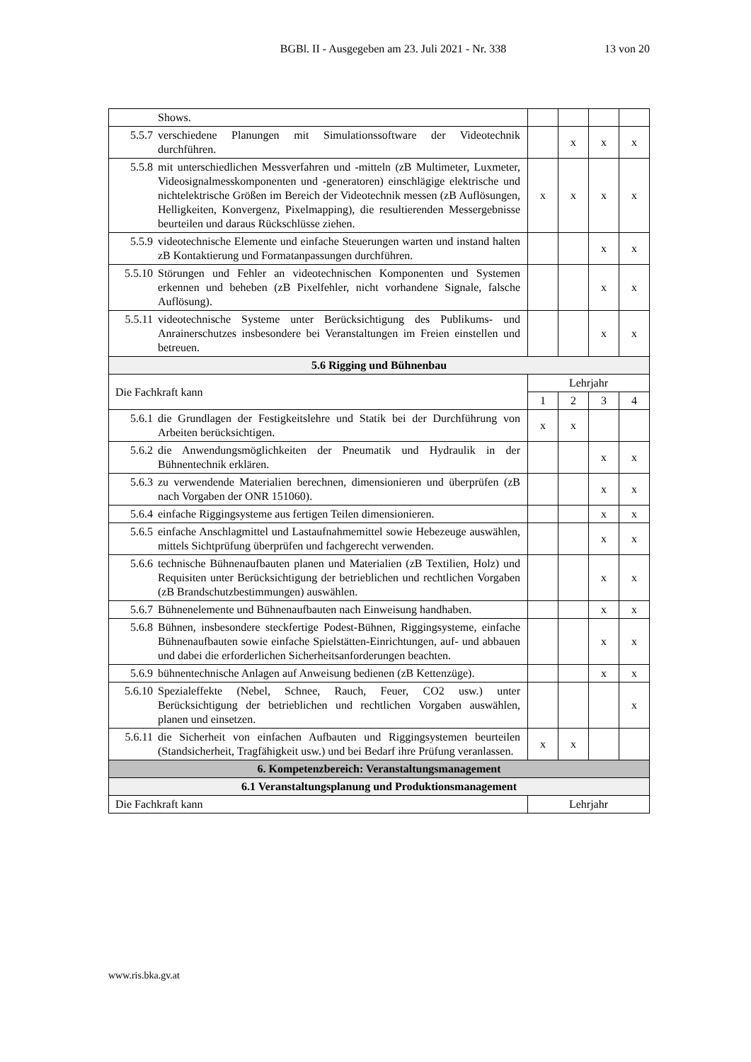BGBl. II - Ausgegeben am 23. Juli 2021 - Nr. 338 13 von 20
| | Shows. | | | | |
| 5.5.7 | verschiedene Planungen mit Simulationssoftware der Videotechnik durchführen. | | x | x | x |
| 5.5.8 | mit unterschiedlichen Messverfahren und -mitteln (zB Multimeter, Luxmeter, Videosignalmesskomponenten und -generatoren) einschlägige elektrische und nichtelektrische Größen im Bereich der Videotechnik messen (zB Auflösungen, Helligkeiten, Konvergenz, Pixelmapping), die resultierenden Messergebnisse beurteilen und daraus Rückschlüsse ziehen. | x | x | x | x |
| 5.5.9 | videotechnische Elemente und einfache Steuerungen warten und instand halten zB Kontaktierung und Formatanpassungen durchführen. | | | x | x |
| 5.5.10 | Störungen und Fehler an videotechnischen Komponenten und Systemen erkennen und beheben (zB Pixelfehler, nicht vorhandene Signale, falsche Auflösung). | | | x | x |
| 5.5.11 | videotechnische Systeme unter Berücksichtigung des Publikums- und Anrainerschutzes insbesondere bei Veranstaltungen im Freien einstellen und betreuen. | | | x | x |
| 5.6 Rigging und Bühnenbau | | | | | |
| Die Fachkraft kann | | Lehrjahr | | | |
| | | 1 | 2 | 3 | 4 |
| 5.6.1 | die Grundlagen der Festigkeitslehre und Statik bei der Durchführung von Arbeiten berücksichtigen. | x | x | | |
| 5.6.2 | die Anwendungsmöglichkeiten der Pneumatik und Hydraulik in der Bühnentechnik erklären. | | | x | x |
| 5.6.3 | zu verwendende Materialien berechnen, dimensionieren und überprüfen (zB nach Vorgaben der ONR 151060). | | | x | x |
| 5.6.4 | einfache Riggingsysteme aus fertigen Teilen dimensionieren. | | | x | x |
| 5.6.5 | einfache Anschlagmittel und Lastaufnahmemittel sowie Hebezeuge auswählen, mittels Sichtprüfung überprüfen und fachgerecht verwenden. | | | x | x |
| 5.6.6 | technische Bühnenaufbauten planen und Materialien (zB Textilien, Holz) und Requisiten unter Berücksichtigung der betrieblichen und rechtlichen Vorgaben (zB Brandschutzbestimmungen) auswählen. | | | x | x |
| 5.6.7 | Bühnenelemente und Bühnenaufbauten nach Einweisung handhaben. | | | x | x |
| 5.6.8 | Bühnen, insbesondere steckfertige Podest-Bühnen, Riggingsysteme, einfache Bühnenaufbauten sowie einfache Spielstätten-Einrichtungen, auf- und abbauen und dabei die erforderlichen Sicherheitsanforderungen beachten. | | | x | x |
| 5.6.9 | bühnentechnische Anlagen auf Anweisung bedienen (zB Kettenzüge). | | | x | x |
| 5.6.10 | Spezialeffekte (Nebel, Schnee, Rauch, Feuer, CO2 usw.) unter Berücksichtigung der betrieblichen und rechtlichen Vorgaben auswählen, planen und einsetzen. | | | | x |
| 5.6.11 | die Sicherheit von einfachen Aufbauten und Riggingsystemen beurteilen (Standsicherheit, Tragfähigkeit usw.) und bei Bedarf ihre Prüfung veranlassen. | x | x | | |
| 6. Kompetenzbereich: Veranstaltungsmanagement | | | | | |
| 6.1 Veranstaltungsplanung und Produktionsmanagement | | | | | |
| Die Fachkraft kann | | Lehrjahr | | | |
www.ris.bka.gv.at